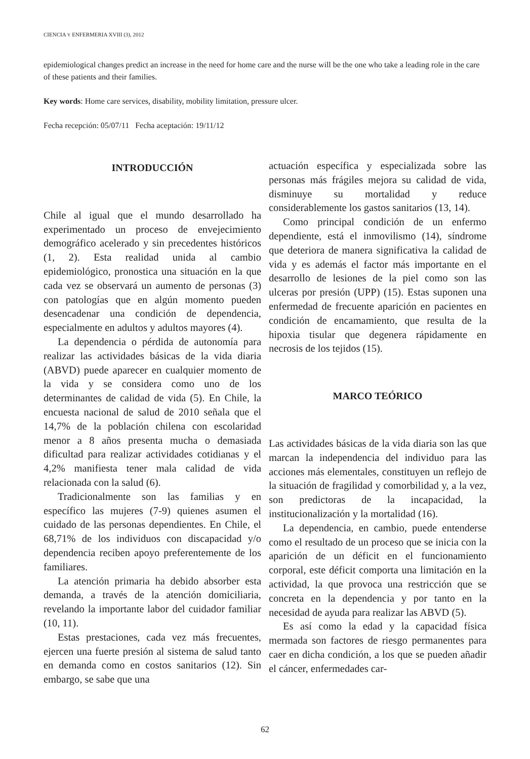CIENCIA Y ENFERMERIA XVIII (3), 2012
epidemiological changes predict an increase in the need for home care and the nurse will be the one who take a leading role in the care of these patients and their families.
Key words: Home care services, disability, mobility limitation, pressure ulcer.
Fecha recepción: 05/07/11 Fecha aceptación: 19/11/12
INTRODUCCIÓN
Chile al igual que el mundo desarrollado ha experimentado un proceso de envejecimiento demográfico acelerado y sin precedentes históricos (1, 2). Esta realidad unida al cambio epidemiológico, pronostica una situación en la que cada vez se observará un aumento de personas (3) con patologías que en algún momento pueden desencadenar una condición de dependencia, especialmente en adultos y adultos mayores (4).
La dependencia o pérdida de autonomía para realizar las actividades básicas de la vida diaria (ABVD) puede aparecer en cualquier momento de la vida y se considera como uno de los determinantes de calidad de vida (5). En Chile, la encuesta nacional de salud de 2010 señala que el 14,7% de la población chilena con escolaridad menor a 8 años presenta mucha o demasiada dificultad para realizar actividades cotidianas y el 4,2% manifiesta tener mala calidad de vida relacionada con la salud (6).
Tradicionalmente son las familias y en específico las mujeres (7-9) quienes asumen el cuidado de las personas dependientes. En Chile, el 68,71% de los individuos con discapacidad y/o dependencia reciben apoyo preferentemente de los familiares.
La atención primaria ha debido absorber esta demanda, a través de la atención domiciliaria, revelando la importante labor del cuidador familiar (10, 11).
Estas prestaciones, cada vez más frecuentes, ejercen una fuerte presión al sistema de salud tanto en demanda como en costos sanitarios (12). Sin embargo, se sabe que una
actuación específica y especializada sobre las personas más frágiles mejora su calidad de vida, disminuye su mortalidad y reduce considerablemente los gastos sanitarios (13, 14).
Como principal condición de un enfermo dependiente, está el inmovilismo (14), síndrome que deteriora de manera significativa la calidad de vida y es además el factor más importante en el desarrollo de lesiones de la piel como son las ulceras por presión (UPP) (15). Estas suponen una enfermedad de frecuente aparición en pacientes en condición de encamamiento, que resulta de la hipoxia tisular que degenera rápidamente en necrosis de los tejidos (15).
MARCO TEÓRICO
Las actividades básicas de la vida diaria son las que marcan la independencia del individuo para las acciones más elementales, constituyen un reflejo de la situación de fragilidad y comorbilidad y, a la vez, son predictoras de la incapacidad, la institucionalización y la mortalidad (16).
La dependencia, en cambio, puede entenderse como el resultado de un proceso que se inicia con la aparición de un déficit en el funcionamiento corporal, este déficit comporta una limitación en la actividad, la que provoca una restricción que se concreta en la dependencia y por tanto en la necesidad de ayuda para realizar las ABVD (5).
Es así como la edad y la capacidad física mermada son factores de riesgo permanentes para caer en dicha condición, a los que se pueden añadir el cáncer, enfermedades car-
62